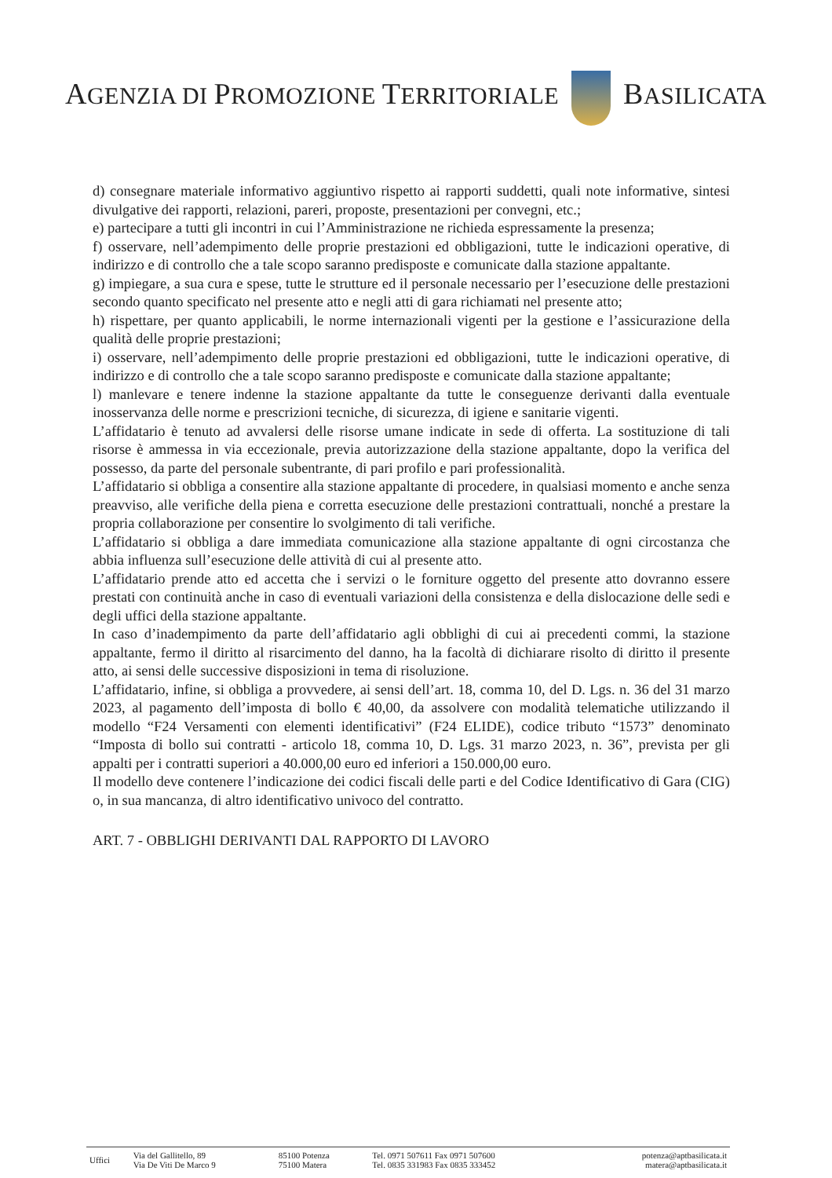AGENZIA DI PROMOZIONE TERRITORIALE BASILICATA
d) consegnare materiale informativo aggiuntivo rispetto ai rapporti suddetti, quali note informative, sintesi divulgative dei rapporti, relazioni, pareri, proposte, presentazioni per convegni, etc.;
e) partecipare a tutti gli incontri in cui l’Amministrazione ne richieda espressamente la presenza;
f) osservare, nell’adempimento delle proprie prestazioni ed obbligazioni, tutte le indicazioni operative, di indirizzo e di controllo che a tale scopo saranno predisposte e comunicate dalla stazione appaltante.
g) impiegare, a sua cura e spese, tutte le strutture ed il personale necessario per l’esecuzione delle prestazioni secondo quanto specificato nel presente atto e negli atti di gara richiamati nel presente atto;
h) rispettare, per quanto applicabili, le norme internazionali vigenti per la gestione e l’assicurazione della qualità delle proprie prestazioni;
i) osservare, nell’adempimento delle proprie prestazioni ed obbligazioni, tutte le indicazioni operative, di indirizzo e di controllo che a tale scopo saranno predisposte e comunicate dalla stazione appaltante;
l) manlevare e tenere indenne la stazione appaltante da tutte le conseguenze derivanti dalla eventuale inosservanza delle norme e prescrizioni tecniche, di sicurezza, di igiene e sanitarie vigenti.
L’affidatario è tenuto ad avvalersi delle risorse umane indicate in sede di offerta. La sostituzione di tali risorse è ammessa in via eccezionale, previa autorizzazione della stazione appaltante, dopo la verifica del possesso, da parte del personale subentrante, di pari profilo e pari professionalità.
L’affidatario si obbliga a consentire alla stazione appaltante di procedere, in qualsiasi momento e anche senza preavviso, alle verifiche della piena e corretta esecuzione delle prestazioni contrattuali, nonché a prestare la propria collaborazione per consentire lo svolgimento di tali verifiche.
L’affidatario si obbliga a dare immediata comunicazione alla stazione appaltante di ogni circostanza che abbia influenza sull’esecuzione delle attività di cui al presente atto.
L’affidatario prende atto ed accetta che i servizi o le forniture oggetto del presente atto dovranno essere prestati con continuità anche in caso di eventuali variazioni della consistenza e della dislocazione delle sedi e degli uffici della stazione appaltante.
In caso d’inadempimento da parte dell’affidatario agli obblighi di cui ai precedenti commi, la stazione appaltante, fermo il diritto al risarcimento del danno, ha la facoltà di dichiarare risolto di diritto il presente atto, ai sensi delle successive disposizioni in tema di risoluzione.
L’affidatario, infine, si obbliga a provvedere, ai sensi dell’art. 18, comma 10, del D. Lgs. n. 36 del 31 marzo 2023, al pagamento dell’imposta di bollo € 40,00, da assolvere con modalità telematiche utilizzando il modello “F24 Versamenti con elementi identificativi” (F24 ELIDE), codice tributo “1573” denominato “Imposta di bollo sui contratti - articolo 18, comma 10, D. Lgs. 31 marzo 2023, n. 36”, prevista per gli appalti per i contratti superiori a 40.000,00 euro ed inferiori a 150.000,00 euro.
Il modello deve contenere l’indicazione dei codici fiscali delle parti e del Codice Identificativo di Gara (CIG) o, in sua mancanza, di altro identificativo univoco del contratto.
ART. 7 - OBBLIGHI DERIVANTI DAL RAPPORTO DI LAVORO
| Uffici | Via del Gallitello, 89 | 85100 Potenza | Tel. 0971 507611 Fax 0971 507600 | potenza@aptbasilicata.it |
| | Via De Viti De Marco 9 | 75100 Matera | Tel. 0835 331983 Fax 0835 333452 | matera@aptbasilicata.it |